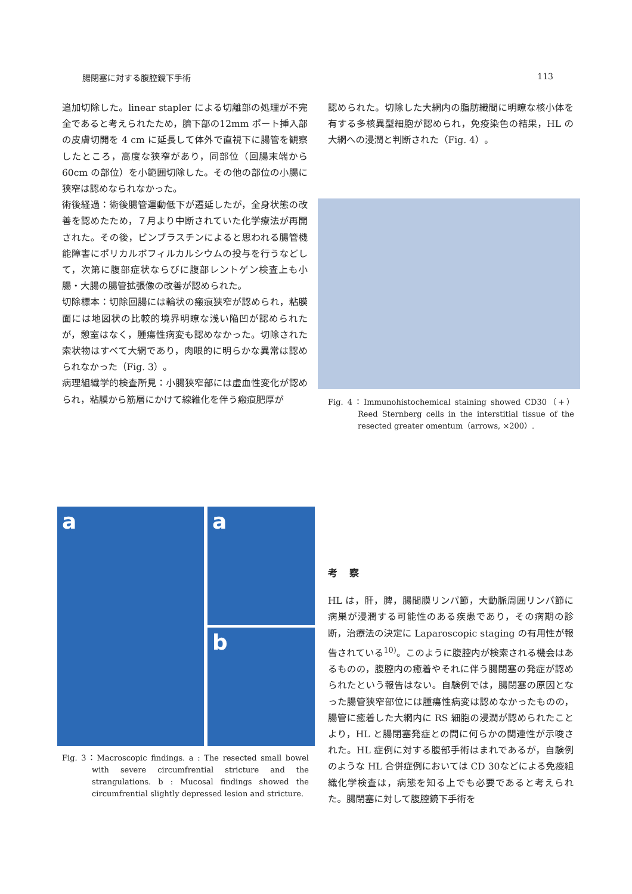腸閉塞に対する腹腔鏡下手術 113
追加切除した。linear stapler による切離部の処理が不完全であると考えられたため，臍下部の12mm ポート挿入部の皮膚切開を 4 cm に延長して体外で直視下に腸管を観察したところ，高度な狭窄があり，同部位（回腸末端から60cm の部位）を小範囲切除した。その他の部位の小腸に狭窄は認めなられなかった。
術後経過：術後腸管運動低下が遷延したが，全身状態の改善を認めたため，７月より中断されていた化学療法が再開された。その後，ビンブラスチンによると思われる腸管機能障害にポリカルボフィルカルシウムの投与を行うなどして，次第に腹部症状ならびに腹部レントゲン検査上も小腸・大腸の腸管拡張像の改善が認められた。
切除標本：切除回腸には輪状の瘢痕狭窄が認められ，粘膜面には地図状の比較的境界明瞭な浅い陥凹が認められたが，憩室はなく，腫瘍性病変も認めなかった。切除された索状物はすべて大網であり，肉眼的に明らかな異常は認められなかった（Fig. 3）。
病理組織学的検査所見：小腸狭窄部には虚血性変化が認められ，粘膜から筋層にかけて線維化を伴う瘢痕肥厚が
認められた。切除した大網内の脂肪織間に明瞭な核小体を有する多核異型細胞が認められ，免疫染色の結果，HL の大網への浸潤と判断された（Fig. 4）。
Fig. 4：Immunohistochemical staining showed CD30（+）Reed Sternberg cells in the interstitial tissue of the resected greater omentum（arrows, ×200）.
a a
b
Fig. 3：Macroscopic findings. a : The resected small bowel with severe circumfrential stricture and the strangulations. b : Mucosal findings showed the circumfrential slightly depressed lesion and stricture.
考察
HL は，肝，脾，腸間膜リンパ節，大動脈周囲リンパ節に病巣が浸潤する可能性のある疾患であり，その病期の診断，治療法の決定に Laparoscopic staging の有用性が報告されている<sup>10)</sup>。このように腹腔内が検索される機会はあるものの，腹腔内の癒着やそれに伴う腸閉塞の発症が認められたという報告はない。自験例では，腸閉塞の原因となった腸管狭窄部位には腫瘍性病変は認めなかったものの，腸管に癒着した大網内に RS 細胞の浸潤が認められたことより，HL と腸閉塞発症との間に何らかの関連性が示唆された。HL 症例に対する腹部手術はまれであるが，自験例のような HL 合併症例においては CD 30などによる免疫組織化学検査は，病態を知る上でも必要であると考えられた。腸閉塞に対して腹腔鏡下手術を